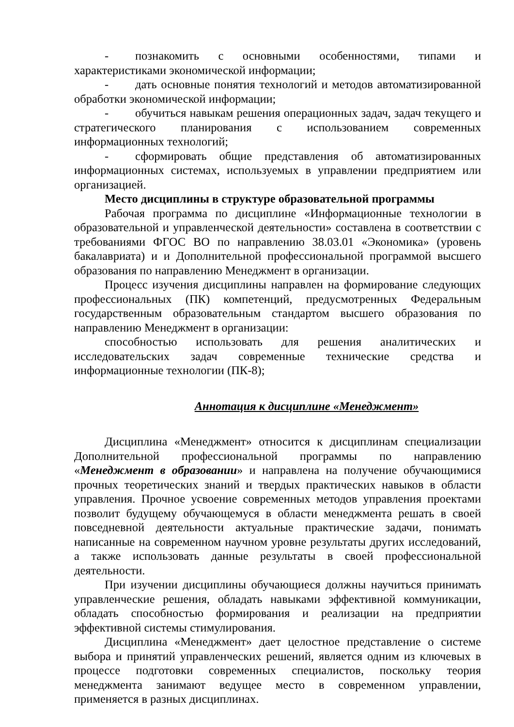- познакомить с основными особенностями, типами и характеристиками экономической информации;
- дать основные понятия технологий и методов автоматизированной обработки экономической информации;
- обучиться навыкам решения операционных задач, задач текущего и стратегического планирования с использованием современных информационных технологий;
- сформировать общие представления об автоматизированных информационных системах, используемых в управлении предприятием или организацией.
Место дисциплины в структуре образовательной программы
Рабочая программа по дисциплине «Информационные технологии в образовательной и управленческой деятельности» составлена в соответствии с требованиями ФГОС ВО по направлению 38.03.01 «Экономика» (уровень бакалавриата) и и Дополнительной профессиональной программой высшего образования по направлению Менеджмент в организации.
Процесс изучения дисциплины направлен на формирование следующих профессиональных (ПК) компетенций, предусмотренных Федеральным государственным образовательным стандартом высшего образования по направлению Менеджмент в организации:
способностью использовать для решения аналитических и исследовательских задач современные технические средства и информационные технологии (ПК-8);
Аннотация к дисциплине «Менеджмент»
Дисциплина «Менеджмент» относится к дисциплинам специализации Дополнительной профессиональной программы по направлению «Менеджмент в образовании» и направлена на получение обучающимися прочных теоретических знаний и твердых практических навыков в области управления. Прочное усвоение современных методов управления проектами позволит будущему обучающемуся в области менеджмента решать в своей повседневной деятельности актуальные практические задачи, понимать написанные на современном научном уровне результаты других исследований, а также использовать данные результаты в своей профессиональной деятельности.
При изучении дисциплины обучающиеся должны научиться принимать управленческие решения, обладать навыками эффективной коммуникации, обладать способностью формирования и реализации на предприятии эффективной системы стимулирования.
Дисциплина «Менеджмент» дает целостное представление о системе выбора и принятий управленческих решений, является одним из ключевых в процессе подготовки современных специалистов, поскольку теория менеджмента занимают ведущее место в современном управлении, применяется в разных дисциплинах.